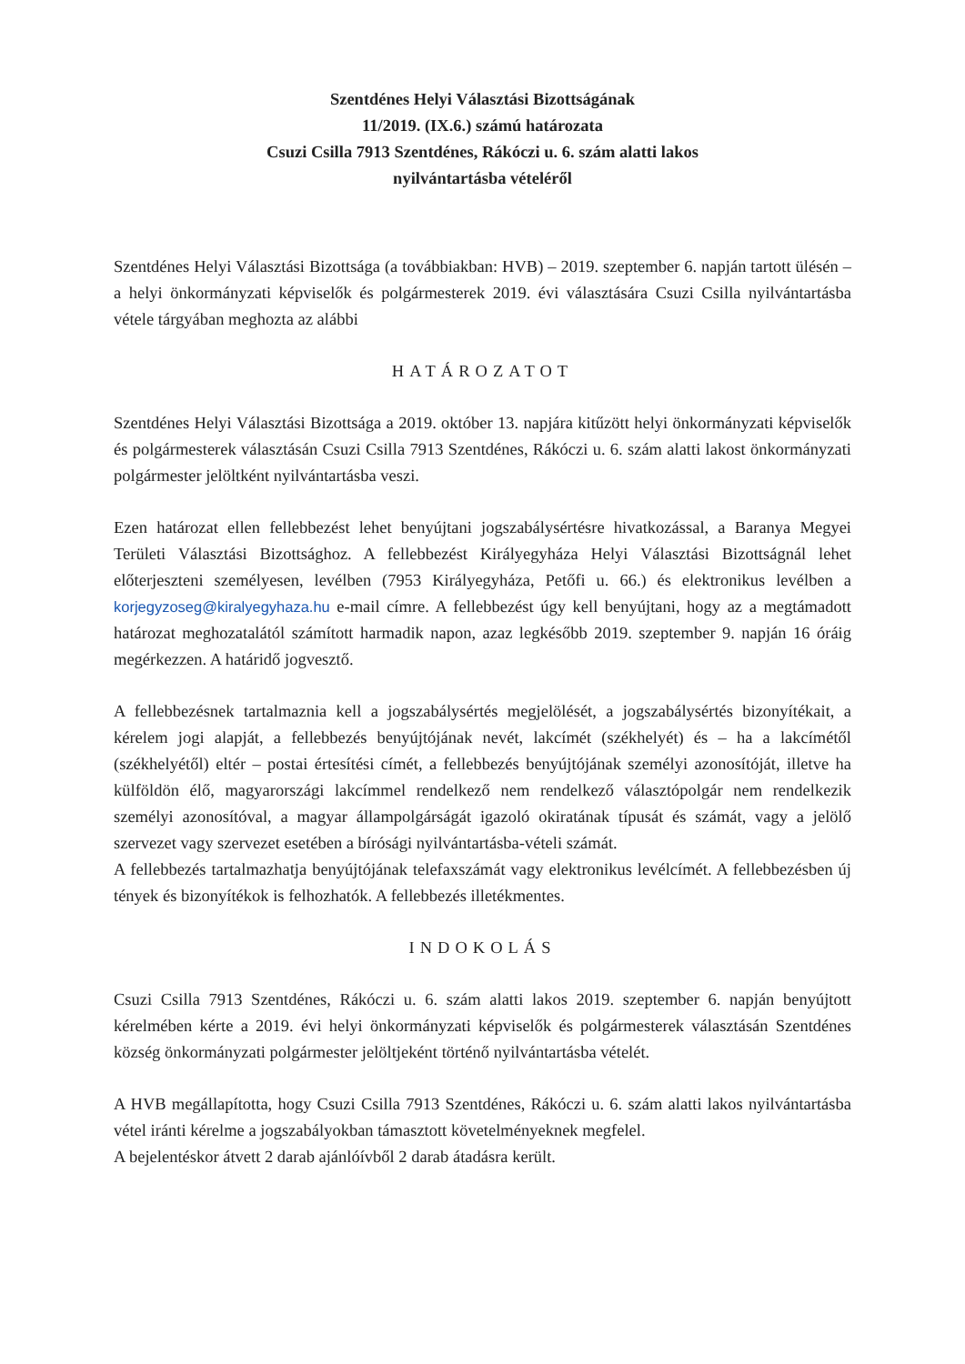Szentdénes Helyi Választási Bizottságának
11/2019. (IX.6.) számú határozata
Csuzi Csilla 7913 Szentdénes, Rákóczi u. 6. szám alatti lakos
nyilvántartásba vételéről
Szentdénes Helyi Választási Bizottsága (a továbbiakban: HVB) – 2019. szeptember 6. napján tartott ülésén – a helyi önkormányzati képviselők és polgármesterek 2019. évi választására Csuzi Csilla nyilvántartásba vétele tárgyában meghozta az alábbi
HATÁROZATOT
Szentdénes Helyi Választási Bizottsága a 2019. október 13. napjára kitűzött helyi önkormányzati képviselők és polgármesterek választásán Csuzi Csilla 7913 Szentdénes, Rákóczi u. 6. szám alatti lakost önkormányzati polgármester jelöltként nyilvántartásba veszi.
Ezen határozat ellen fellebbezést lehet benyújtani jogszabálysértésre hivatkozással, a Baranya Megyei Területi Választási Bizottsághoz. A fellebbezést Királyegyháza Helyi Választási Bizottságnál lehet előterjeszteni személyesen, levélben (7953 Királyegyháza, Petőfi u. 66.) és elektronikus levélben a korjegyzoseg@kiralyegyhaza.hu e-mail címre. A fellebbezést úgy kell benyújtani, hogy az a megtámadott határozat meghozatalától számított harmadik napon, azaz legkésőbb 2019. szeptember 9. napján 16 óráig megérkezzen. A határidő jogvesztő.
A fellebbezésnek tartalmaznia kell a jogszabálysértés megjelölését, a jogszabálysértés bizonyítékait, a kérelem jogi alapját, a fellebbezés benyújtójának nevét, lakcímét (székhelyét) és – ha a lakcímétől (székhelyétől) eltér – postai értesítési címét, a fellebbezés benyújtójának személyi azonosítóját, illetve ha külföldön élő, magyarországi lakcímmel rendelkező nem rendelkező választópolgár nem rendelkezik személyi azonosítóval, a magyar állampolgárságát igazoló okiratának típusát és számát, vagy a jelölő szervezet vagy szervezet esetében a bírósági nyilvántartásba-vételi számát.
A fellebbezés tartalmazhatja benyújtójának telefaxszámát vagy elektronikus levélcímét. A fellebbezésben új tények és bizonyítékok is felhozhatók. A fellebbezés illetékmentes.
INDOKOLÁS
Csuzi Csilla 7913 Szentdénes, Rákóczi u. 6. szám alatti lakos 2019. szeptember 6. napján benyújtott kérelmében kérte a 2019. évi helyi önkormányzati képviselők és polgármesterek választásán Szentdénes község önkormányzati polgármester jelöltjeként történő nyilvántartásba vételét.
A HVB megállapította, hogy Csuzi Csilla 7913 Szentdénes, Rákóczi u. 6. szám alatti lakos nyilvántartásba vétel iránti kérelme a jogszabályokban támasztott követelményeknek megfelel.
A bejelentéskor átvett 2 darab ajánlóívből 2 darab átadásra került.